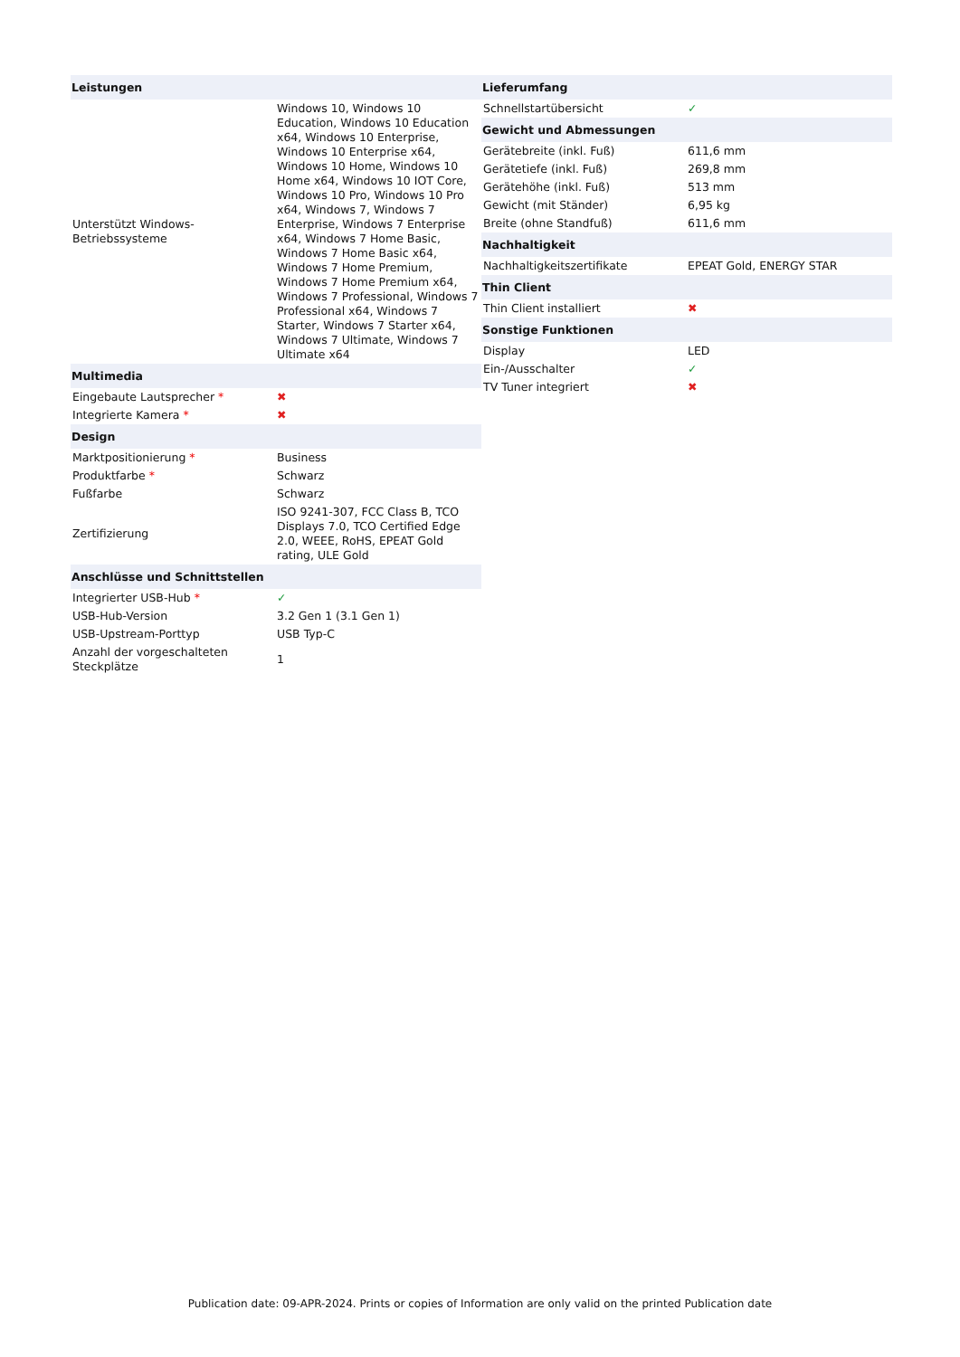| Leistungen | |
| --- | --- |
| Unterstützt Windows-Betriebssysteme | Windows 10, Windows 10 Education, Windows 10 Education x64, Windows 10 Enterprise, Windows 10 Enterprise x64, Windows 10 Home, Windows 10 Home x64, Windows 10 IOT Core, Windows 10 Pro, Windows 10 Pro x64, Windows 7, Windows 7 Enterprise, Windows 7 Enterprise x64, Windows 7 Home Basic, Windows 7 Home Basic x64, Windows 7 Home Premium, Windows 7 Home Premium x64, Windows 7 Professional, Windows 7 Professional x64, Windows 7 Starter, Windows 7 Starter x64, Windows 7 Ultimate, Windows 7 Ultimate x64 |
| Multimedia | |
| Eingebaute Lautsprecher * | ✖ |
| Integrierte Kamera * | ✖ |
| Design | |
| Marktpositionierung * | Business |
| Produktfarbe * | Schwarz |
| Fußfarbe | Schwarz |
| Zertifizierung | ISO 9241-307, FCC Class B, TCO Displays 7.0, TCO Certified Edge 2.0, WEEE, RoHS, EPEAT Gold rating, ULE Gold |
| Anschlüsse und Schnittstellen | |
| Integrierter USB-Hub * | ✓ |
| USB-Hub-Version | 3.2 Gen 1 (3.1 Gen 1) |
| USB-Upstream-Porttyp | USB Typ-C |
| Anzahl der vorgeschalteten Steckplätze | 1 |
| Lieferumfang | |
| --- | --- |
| Schnellstartübersicht | ✓ |
| Gewicht und Abmessungen | |
| Gerätebreite (inkl. Fuß) | 611,6 mm |
| Gerätetiefe (inkl. Fuß) | 269,8 mm |
| Gerätehöhe (inkl. Fuß) | 513 mm |
| Gewicht (mit Ständer) | 6,95 kg |
| Breite (ohne Standfuß) | 611,6 mm |
| Nachhaltigkeit | |
| Nachhaltigkeitszertifikate | EPEAT Gold, ENERGY STAR |
| Thin Client | |
| Thin Client installiert | ✖ |
| Sonstige Funktionen | |
| Display | LED |
| Ein-/Ausschalter | ✓ |
| TV Tuner integriert | ✖ |
Publication date: 09-APR-2024. Prints or copies of Information are only valid on the printed Publication date